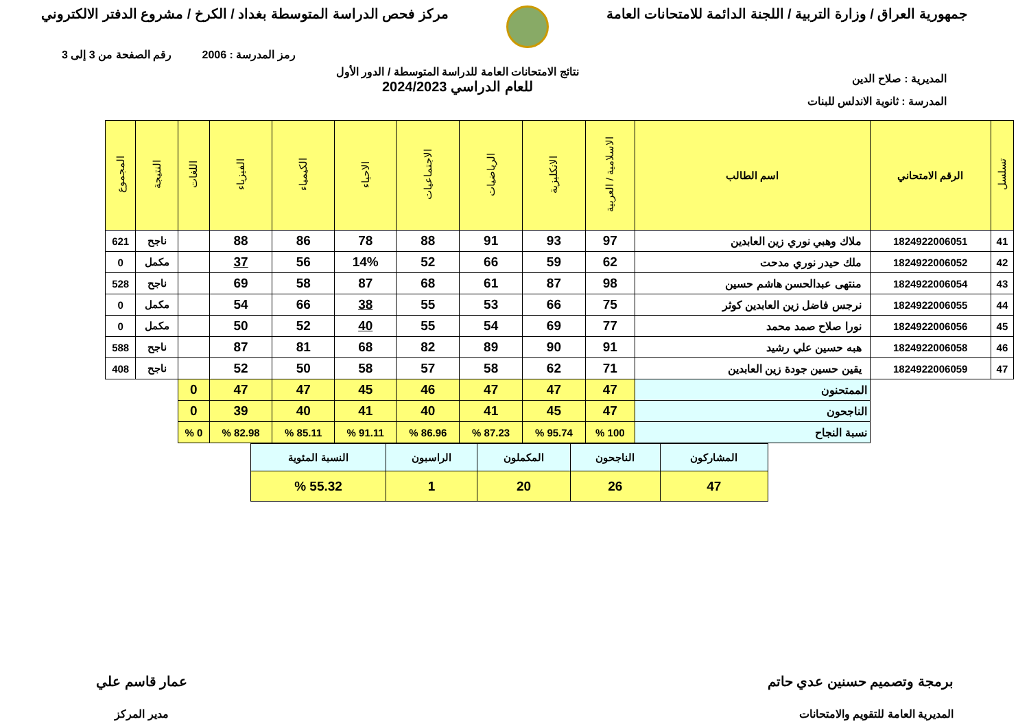جمهورية العراق / وزارة التربية / اللجنة الدائمة للامتحانات العامة
مركز فحص الدراسة المتوسطة بغداد / الكرخ / مشروع الدفتر الالكتروني
رمز المدرسة : 2006 رقم الصفحة من 3 إلى 3
المديرية : صلاح الدين
نتائج الامتحانات العامة للدراسة المتوسطة / الدور الأول
للعام الدراسي 2024/2023
المدرسة : ثانوية الاندلس للبنات
| تسلسل | الرقم الامتحاني | اسم الطالب | الاسلامية / العربية | الانكليزية | الرياضيات | الاجتماعيات | الاحياء | الكيمياء | الفيزياء | اللغات | النتيجة | المجموع |
| --- | --- | --- | --- | --- | --- | --- | --- | --- | --- | --- | --- | --- |
| 41 | 1824922006051 | ملاك وهبي نوري زين العابدين | 97 | 93 | 91 | 88 | 78 | 86 | 88 | | ناجح | 621 |
| 42 | 1824922006052 | ملك حيدر نوري مدحت | 62 | 59 | 66 | 52 | 14% | 56 | 37 | | مكمل | 0 |
| 43 | 1824922006054 | منتهى عبدالحسن هاشم حسين | 98 | 87 | 61 | 68 | 87 | 58 | 69 | | ناجح | 528 |
| 44 | 1824922006055 | نرجس فاضل زين العابدين كوثر | 75 | 66 | 53 | 55 | 38 | 66 | 54 | | مكمل | 0 |
| 45 | 1824922006056 | نورا صلاح صمد محمد | 77 | 69 | 54 | 55 | 40 | 52 | 50 | | مكمل | 0 |
| 46 | 1824922006058 | هبه حسين علي رشيد | 91 | 90 | 89 | 82 | 68 | 81 | 87 | | ناجح | 588 |
| 47 | 1824922006059 | يقين حسين جودة زين العابدين | 71 | 62 | 58 | 57 | 58 | 50 | 52 | | ناجح | 408 |
| | | الممتحنون | 47 | 47 | 47 | 46 | 45 | 47 | 47 | 0 | | |
| | | الناجحون | 47 | 45 | 41 | 40 | 41 | 40 | 39 | 0 | | |
| | | نسبة النجاح | 100 % | 95.74 % | 87.23 % | 86.96 % | 91.11 % | 85.11 % | 82.98 % | 0 % | | |
| المشاركون | الناجحون | المكملون | الراسبون | النسبة المئوية |
| 47 | 26 | 20 | 1 | 55.32 % |
برمجة وتصميم حسنين عدي حاتم
المديرية العامة للتقويم والامتحانات
عمار قاسم علي
مدير المركز